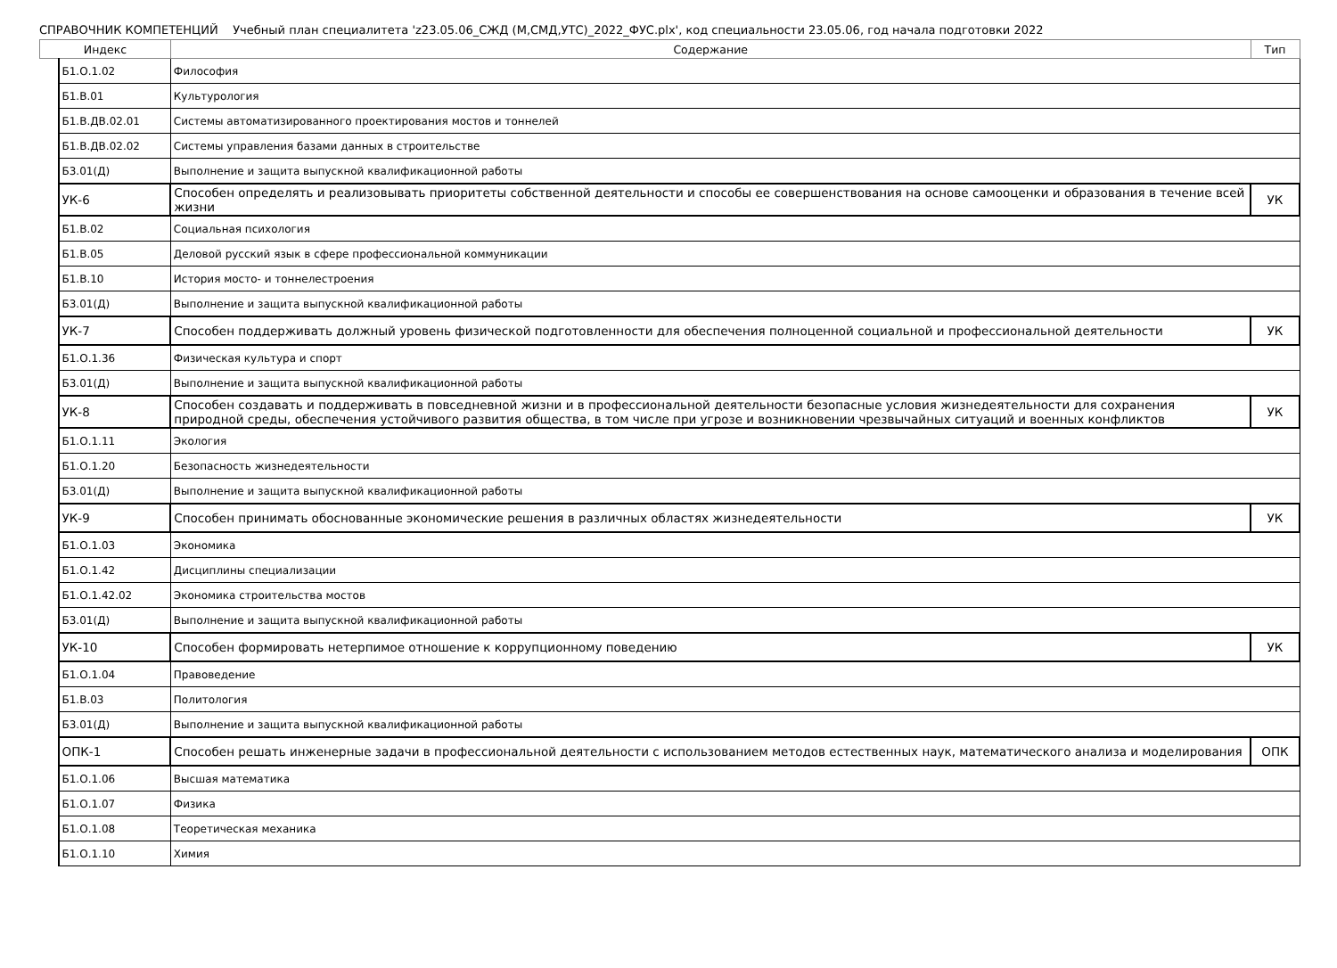СПРАВОЧНИК КОМПЕТЕНЦИЙ Учебный план специалитета 'z23.05.06_СЖД (М,СМД,УТС)_2022_ФУС.plx', код специальности 23.05.06, год начала подготовки 2022
| Индекс | | | Содержание | Тип |
| --- | --- | --- | --- | --- |
| | | Б1.О.1.02 | Философия | |
| | | Б1.В.01 | Культурология | |
| | | Б1.В.ДВ.02.01 | Системы автоматизированного проектирования мостов и тоннелей | |
| | | Б1.В.ДВ.02.02 | Системы управления базами данных в строительстве | |
| | | Б3.01(Д) | Выполнение и защита выпускной квалификационной работы | |
| | УК-6 | | Способен определять и реализовывать приоритеты собственной деятельности и способы ее совершенствования на основе самооценки и образования в течение всей жизни | УК |
| | | Б1.В.02 | Социальная психология | |
| | | Б1.В.05 | Деловой русский язык в сфере профессиональной коммуникации | |
| | | Б1.В.10 | История мосто- и тоннелестроения | |
| | | Б3.01(Д) | Выполнение и защита выпускной квалификационной работы | |
| | УК-7 | | Способен поддерживать должный уровень физической подготовленности для обеспечения полноценной социальной и профессиональной деятельности | УК |
| | | Б1.О.1.36 | Физическая культура и спорт | |
| | | Б3.01(Д) | Выполнение и защита выпускной квалификационной работы | |
| | УК-8 | | Способен создавать и поддерживать в повседневной жизни и в профессиональной деятельности безопасные условия жизнедеятельности для сохранения природной среды, обеспечения устойчивого развития общества, в том числе при угрозе и возникновении чрезвычайных ситуаций и военных конфликтов | УК |
| | | Б1.О.1.11 | Экология | |
| | | Б1.О.1.20 | Безопасность жизнедеятельности | |
| | | Б3.01(Д) | Выполнение и защита выпускной квалификационной работы | |
| | УК-9 | | Способен принимать обоснованные экономические решения в различных областях жизнедеятельности | УК |
| | | Б1.О.1.03 | Экономика | |
| | | Б1.О.1.42 | Дисциплины специализации | |
| | | Б1.О.1.42.02 | Экономика строительства мостов | |
| | | Б3.01(Д) | Выполнение и защита выпускной квалификационной работы | |
| | УК-10 | | Способен формировать нетерпимое отношение к коррупционному поведению | УК |
| | | Б1.О.1.04 | Правоведение | |
| | | Б1.В.03 | Политология | |
| | | Б3.01(Д) | Выполнение и защита выпускной квалификационной работы | |
| | ОПК-1 | | Способен решать инженерные задачи в профессиональной деятельности с использованием методов естественных наук, математического анализа и моделирования | ОПК |
| | | Б1.О.1.06 | Высшая математика | |
| | | Б1.О.1.07 | Физика | |
| | | Б1.О.1.08 | Теоретическая механика | |
| | | Б1.О.1.10 | Химия | |